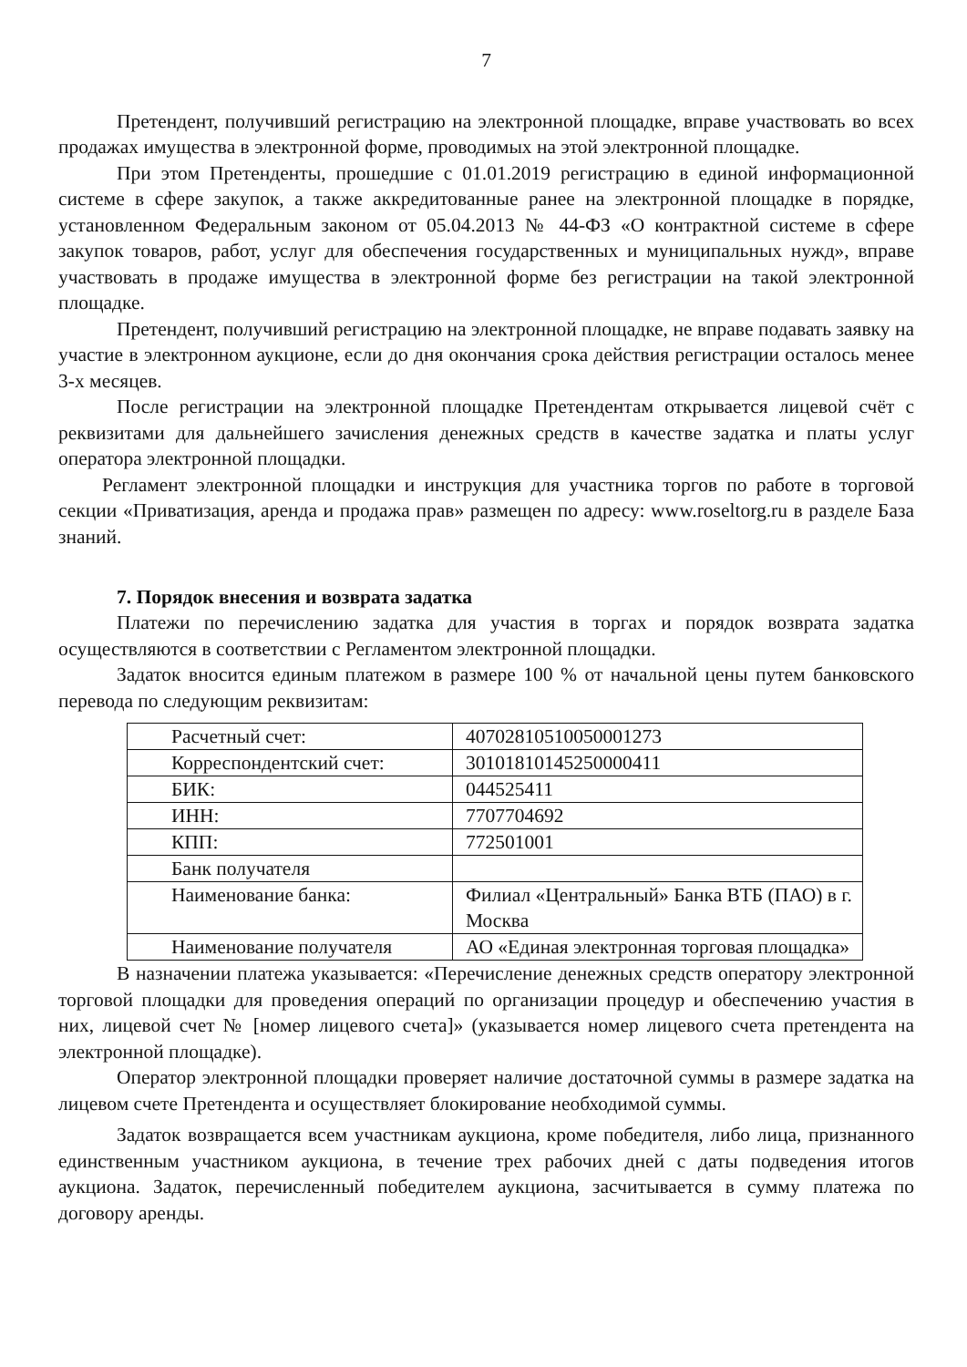7
Претендент, получивший регистрацию на электронной площадке, вправе участвовать во всех продажах имущества в электронной форме, проводимых на этой электронной площадке.
При этом Претенденты, прошедшие с 01.01.2019 регистрацию в единой информационной системе в сфере закупок, а также аккредитованные ранее на электронной площадке в порядке, установленном Федеральным законом от 05.04.2013 № 44-ФЗ «О контрактной системе в сфере закупок товаров, работ, услуг для обеспечения государственных и муниципальных нужд», вправе участвовать в продаже имущества в электронной форме без регистрации на такой электронной площадке.
Претендент, получивший регистрацию на электронной площадке, не вправе подавать заявку на участие в электронном аукционе, если до дня окончания срока действия регистрации осталось менее 3-х месяцев.
После регистрации на электронной площадке Претендентам открывается лицевой счёт с реквизитами для дальнейшего зачисления денежных средств в качестве задатка и платы услуг оператора электронной площадки.
Регламент электронной площадки и инструкция для участника торгов по работе в торговой секции «Приватизация, аренда и продажа прав» размещен по адресу: www.roseltorg.ru в разделе База знаний.
7. Порядок внесения и возврата задатка
Платежи по перечислению задатка для участия в торгах и порядок возврата задатка осуществляются в соответствии с Регламентом электронной площадки.
Задаток вносится единым платежом в размере 100 % от начальной цены путем банковского перевода по следующим реквизитам:
| Расчетный счет: | 40702810510050001273 |
| Корреспондентский счет: | 30101810145250000411 |
| БИК: | 044525411 |
| ИНН: | 7707704692 |
| КПП: | 772501001 |
| Банк получателя | |
| Наименование банка: | Филиал «Центральный» Банка ВТБ (ПАО) в г. Москва |
| Наименование получателя | АО «Единая электронная торговая площадка» |
В назначении платежа указывается: «Перечисление денежных средств оператору электронной торговой площадки для проведения операций по организации процедур и обеспечению участия в них, лицевой счет № [номер лицевого счета]» (указывается номер лицевого счета претендента на электронной площадке).
Оператор электронной площадки проверяет наличие достаточной суммы в размере задатка на лицевом счете Претендента и осуществляет блокирование необходимой суммы.
Задаток возвращается всем участникам аукциона, кроме победителя, либо лица, признанного единственным участником аукциона, в течение трех рабочих дней с даты подведения итогов аукциона. Задаток, перечисленный победителем аукциона, засчитывается в сумму платежа по договору аренды.